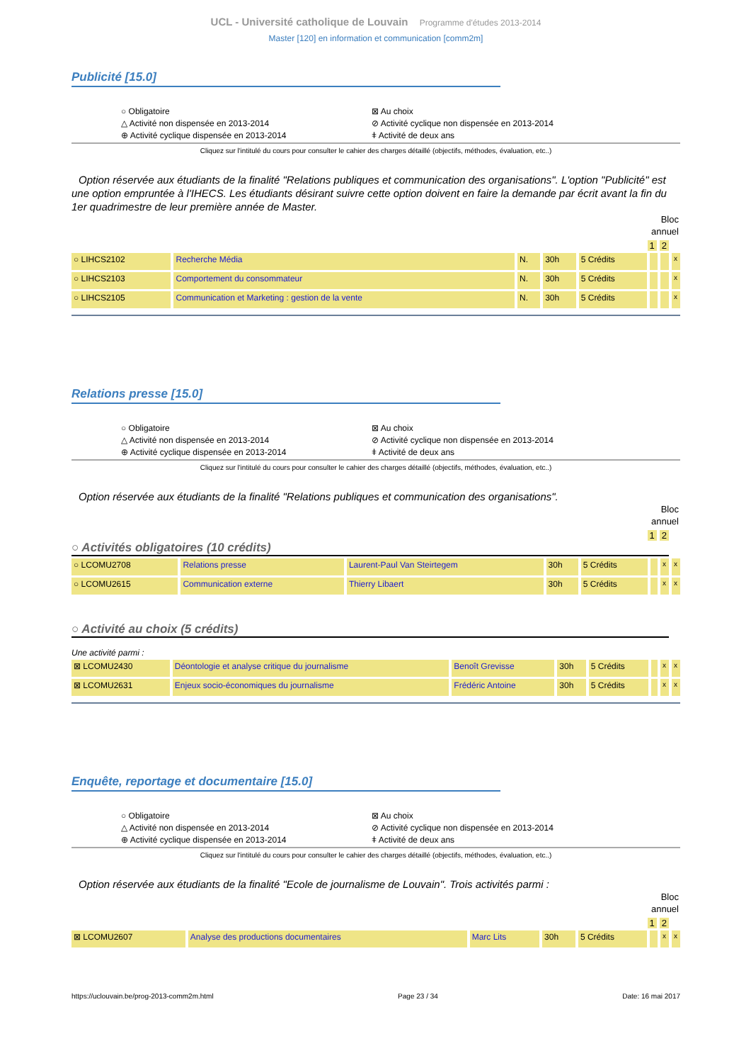UCL - Université catholique de Louvain Programme d'études 2013-2014
Master [120] en information et communication [comm2m]
Publicité [15.0]
○ Obligatoire
⊠ Au choix
△ Activité non dispensée en 2013-2014
⊘ Activité cyclique non dispensée en 2013-2014
⊕ Activité cyclique dispensée en 2013-2014
ǂ Activité de deux ans
Cliquez sur l'intitulé du cours pour consulter le cahier des charges détaillé (objectifs, méthodes, évaluation, etc..)
Option réservée aux étudiants de la finalité "Relations publiques et communication des organisations". L'option "Publicité" est une option empruntée à l'IHECS. Les étudiants désirant suivre cette option doivent en faire la demande par écrit avant la fin du 1er quadrimestre de leur première année de Master.
Bloc
annuel
1 2
| ○ LIHCS2102 | Recherche Média | N. | 30h | 5 Crédits | | | x |
| ○ LIHCS2103 | Comportement du consommateur | N. | 30h | 5 Crédits | | | x |
| ○ LIHCS2105 | Communication et Marketing : gestion de la vente | N. | 30h | 5 Crédits | | | x |
Relations presse [15.0]
○ Obligatoire
⊠ Au choix
△ Activité non dispensée en 2013-2014
⊘ Activité cyclique non dispensée en 2013-2014
⊕ Activité cyclique dispensée en 2013-2014
ǂ Activité de deux ans
Cliquez sur l'intitulé du cours pour consulter le cahier des charges détaillé (objectifs, méthodes, évaluation, etc..)
Option réservée aux étudiants de la finalité "Relations publiques et communication des organisations".
Bloc
annuel
1 2
○ Activités obligatoires (10 crédits)
| ○ LCOMU2708 | Relations presse | Laurent-Paul Van Steirtegem | 30h | 5 Crédits | | x | x |
| ○ LCOMU2615 | Communication externe | Thierry Libaert | 30h | 5 Crédits | | x | x |
○ Activité au choix (5 crédits)
Une activité parmi :
| ⊠ LCOMU2430 | Déontologie et analyse critique du journalisme | Benoît Grevisse | 30h | 5 Crédits | | x | x |
| ⊠ LCOMU2631 | Enjeux socio-économiques du journalisme | Frédéric Antoine | 30h | 5 Crédits | | x | x |
Enquête, reportage et documentaire [15.0]
○ Obligatoire
⊠ Au choix
△ Activité non dispensée en 2013-2014
⊘ Activité cyclique non dispensée en 2013-2014
⊕ Activité cyclique dispensée en 2013-2014
ǂ Activité de deux ans
Cliquez sur l'intitulé du cours pour consulter le cahier des charges détaillé (objectifs, méthodes, évaluation, etc..)
Option réservée aux étudiants de la finalité "Ecole de journalisme de Louvain". Trois activités parmi :
Bloc
annuel
1 2
| ⊠ LCOMU2607 | Analyse des productions documentaires | Marc Lits | 30h | 5 Crédits | | x | x |
https://uclouvain.be/prog-2013-comm2m.html Page 23 / 34 Date: 16 mai 2017